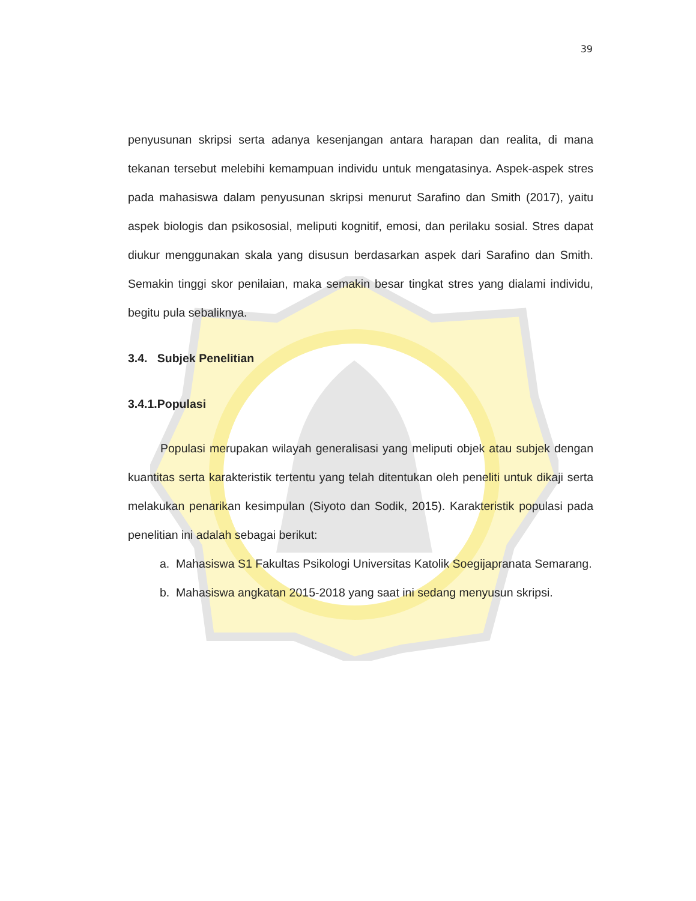39
penyusunan skripsi serta adanya kesenjangan antara harapan dan realita, di mana tekanan tersebut melebihi kemampuan individu untuk mengatasinya. Aspek-aspek stres pada mahasiswa dalam penyusunan skripsi menurut Sarafino dan Smith (2017), yaitu aspek biologis dan psikososial, meliputi kognitif, emosi, dan perilaku sosial. Stres dapat diukur menggunakan skala yang disusun berdasarkan aspek dari Sarafino dan Smith. Semakin tinggi skor penilaian, maka semakin besar tingkat stres yang dialami individu, begitu pula sebaliknya.
3.4. Subjek Penelitian
3.4.1.Populasi
Populasi merupakan wilayah generalisasi yang meliputi objek atau subjek dengan kuantitas serta karakteristik tertentu yang telah ditentukan oleh peneliti untuk dikaji serta melakukan penarikan kesimpulan (Siyoto dan Sodik, 2015). Karakteristik populasi pada penelitian ini adalah sebagai berikut:
a. Mahasiswa S1 Fakultas Psikologi Universitas Katolik Soegijapranata Semarang.
b. Mahasiswa angkatan 2015-2018 yang saat ini sedang menyusun skripsi.